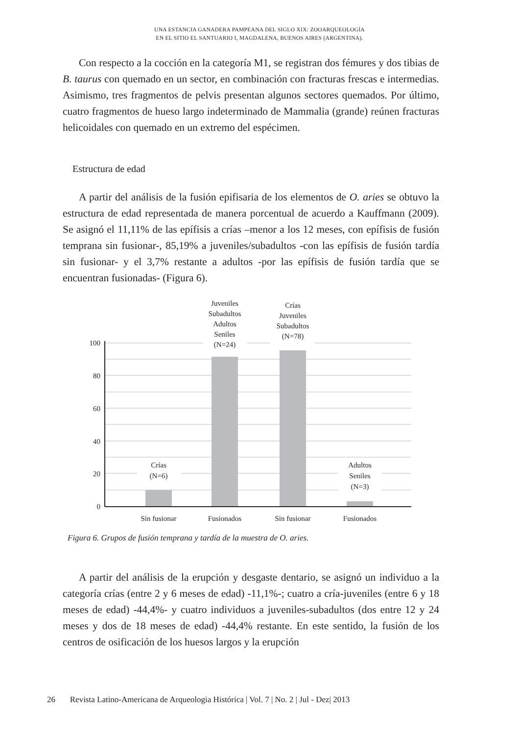UNA ESTANCIA GANADERA PAMPEANA DEL SIGLO XIX: ZOOARQUEOLOGÍA
EN EL SITIO EL SANTUARIO I, MAGDALENA, BUENOS AIRES (ARGENTINA).
Con respecto a la cocción en la categoría M1, se registran dos fémures y dos tibias de B. taurus con quemado en un sector, en combinación con fracturas frescas e intermedias. Asimismo, tres fragmentos de pelvis presentan algunos sectores quemados. Por último, cuatro fragmentos de hueso largo indeterminado de Mammalia (grande) reúnen fracturas helicoidales con quemado en un extremo del espécimen.
Estructura de edad
A partir del análisis de la fusión epifisaria de los elementos de O. aries se obtuvo la estructura de edad representada de manera porcentual de acuerdo a Kauffmann (2009). Se asignó el 11,11% de las epífisis a crías –menor a los 12 meses, con epífisis de fusión temprana sin fusionar-, 85,19% a juveniles/subadultos -con las epífisis de fusión tardía sin fusionar- y el 3,7% restante a adultos -por las epífisis de fusión tardía que se encuentran fusionadas- (Figura 6).
100
80
60
40
20
0
Crías
(N=6)
Juveniles
Subadultos
Adultos
Seniles
(N=24)
Crías
Juveniles
Subadultos
(N=78)
Adultos
Seniles
(N=3)
Sin fusionar
Fusionados
Sin fusionar
Fusionados
Figura 6. Grupos de fusión temprana y tardía de la muestra de O. aries.
A partir del análisis de la erupción y desgaste dentario, se asignó un individuo a la categoría crías (entre 2 y 6 meses de edad) -11,1%-; cuatro a cría-juveniles (entre 6 y 18 meses de edad) -44,4%- y cuatro individuos a juveniles-subadultos (dos entre 12 y 24 meses y dos de 18 meses de edad) -44,4% restante. En este sentido, la fusión de los centros de osificación de los huesos largos y la erupción
26 Revista Latino-Americana de Arqueologia Histórica | Vol. 7 | No. 2 | Jul - Dez| 2013